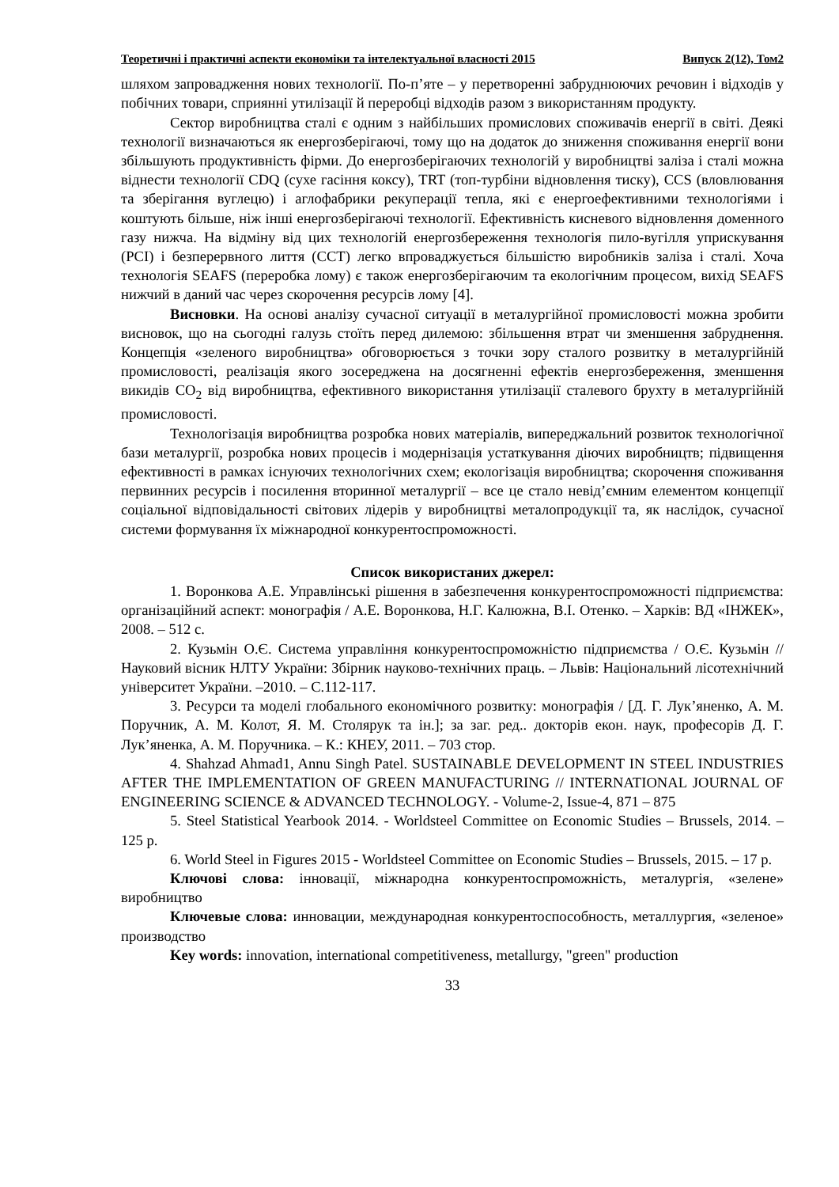Теоретичні і практичні аспекти економіки та інтелектуальної власності 2015 Випуск 2(12), Том2
шляхом запровадження нових технології. По-п’яте – у перетворенні забруднюючих речовин і відходів у побічних товари, сприянні утилізації й переробці відходів разом з використанням продукту.
Сектор виробництва сталі є одним з найбільших промислових споживачів енергії в світі. Деякі технології визначаються як енергозберігаючі, тому що на додаток до зниження споживання енергії вони збільшують продуктивність фірми. До енергозберігаючих технологій у виробництві заліза і сталі можна віднести технології CDQ (сухе гасіння коксу), TRT (топ-турбіни відновлення тиску), CCS (вловлювання та зберігання вуглецю) і аглофабрики рекуперації тепла, які є енергоефективними технологіями і коштують більше, ніж інші енергозберігаючі технології. Ефективність кисневого відновлення доменного газу нижча. На відміну від цих технологій енергозбереження технологія пило-вугілля уприскування (PCI) і безперервного лиття (CCT) легко впроваджується більшістю виробників заліза і сталі. Хоча технологія SEAFS (переробка лому) є також енергозберігаючим та екологічним процесом, вихід SEAFS нижчий в даний час через скорочення ресурсів лому [4].
Висновки. На основі аналізу сучасної ситуації в металургійної промисловості можна зробити висновок, що на сьогодні галузь стоїть перед дилемою: збільшення втрат чи зменшення забруднення. Концепція «зеленого виробництва» обговорюється з точки зору сталого розвитку в металургійній промисловості, реалізація якого зосереджена на досягненні ефектів енергозбереження, зменшення викидів CO<sub>2</sub> від виробництва, ефективного використання утилізації сталевого брухту в металургійній промисловості.
Технологізація виробництва розробка нових матеріалів, випереджальний розвиток технологічної бази металургії, розробка нових процесів і модернізація устаткування діючих виробництв; підвищення ефективності в рамках існуючих технологічних схем; екологізація виробництва; скорочення споживання первинних ресурсів і посилення вторинної металургії – все це стало невід’ємним елементом концепції соціальної відповідальності світових лідерів у виробництві металопродукції та, як наслідок, сучасної системи формування їх міжнародної конкурентоспроможності.
Список використаних джерел:
1. Воронкова А.Е. Управлінські рішення в забезпечення конкурентоспроможності підприємства: організаційний аспект: монографія / А.Е. Воронкова, Н.Г. Калюжна, В.І. Отенко. – Харків: ВД «ІНЖЕК», 2008. – 512 с.
2. Кузьмін О.Є. Система управління конкурентоспроможністю підприємства / О.Є. Кузьмін // Науковий вісник НЛТУ України: Збірник науково-технічних праць. – Львів: Національний лісотехнічний університет України. –2010. – С.112-117.
3. Ресурси та моделі глобального економічного розвитку: монографія / [Д. Г. Лук’яненко, А. М. Поручник, А. М. Колот, Я. М. Столярук та ін.]; за заг. ред.. докторів екон. наук, професорів Д. Г. Лук’яненка, А. М. Поручника. – К.: КНЕУ, 2011. – 703 стор.
4. Shahzad Ahmad1, Annu Singh Patel. SUSTAINABLE DEVELOPMENT IN STEEL INDUSTRIES AFTER THE IMPLEMENTATION OF GREEN MANUFACTURING // INTERNATIONAL JOURNAL OF ENGINEERING SCIENCE & ADVANCED TECHNOLOGY. - Volume-2, Issue-4, 871 – 875
5. Steel Statistical Yearbook 2014. - Worldsteel Committee on Economic Studies – Brussels, 2014. – 125 p.
6. World Steel in Figures 2015 - Worldsteel Committee on Economic Studies – Brussels, 2015. – 17 p.
Ключові слова: інновації, міжнародна конкурентоспроможність, металургія, «зелене» виробництво
Ключевые слова: инновации, международная конкурентоспособность, металлургия, «зеленое» производство
Key words: innovation, international competitiveness, metallurgy, "green" production
33